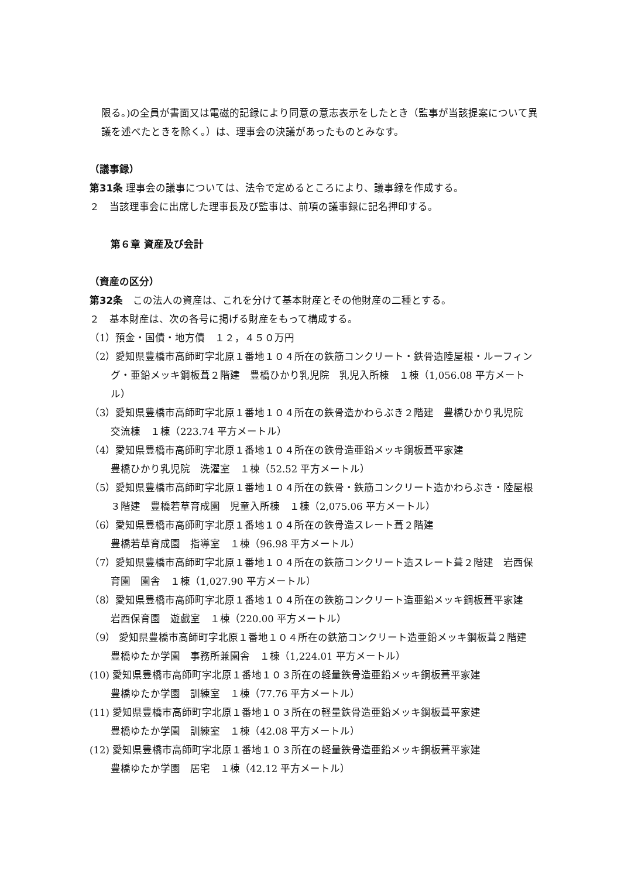限る。)の全員が書面又は電磁的記録により同意の意志表示をしたとき（監事が当該提案について異議を述べたときを除く。）は、理事会の決議があったものとみなす。
（議事録）
第31条 理事会の議事については、法令で定めるところにより、議事録を作成する。
２　当該理事会に出席した理事長及び監事は、前項の議事録に記名押印する。
第６章 資産及び会計
（資産の区分）
第32条　この法人の資産は、これを分けて基本財産とその他財産の二種とする。
２　基本財産は、次の各号に掲げる財産をもって構成する。
（1）預金・国債・地方債　１２，４５０万円
（2）愛知県豊橋市高師町字北原１番地１０４所在の鉄筋コンクリート・鉄骨造陸屋根・ルーフィング・亜鉛メッキ鋼板葺２階建　豊橋ひかり乳児院　乳児入所棟　１棟（1,056.08 平方メートル）
（3）愛知県豊橋市高師町字北原１番地１０４所在の鉄骨造かわらぶき２階建　豊橋ひかり乳児院　交流棟　１棟（223.74 平方メートル）
（4）愛知県豊橋市高師町字北原１番地１０４所在の鉄骨造亜鉛メッキ鋼板葺平家建
豊橋ひかり乳児院　洗濯室　１棟（52.52 平方メートル）
（5）愛知県豊橋市高師町字北原１番地１０４所在の鉄骨・鉄筋コンクリート造かわらぶき・陸屋根３階建　豊橋若草育成園　児童入所棟　１棟（2,075.06 平方メートル）
（6）愛知県豊橋市高師町字北原１番地１０４所在の鉄骨造スレート葺２階建
豊橋若草育成園　指導室　１棟（96.98 平方メートル）
（7）愛知県豊橋市高師町字北原１番地１０４所在の鉄筋コンクリート造スレート葺２階建　岩西保育園　園舎　１棟（1,027.90 平方メートル）
（8）愛知県豊橋市高師町字北原１番地１０４所在の鉄筋コンクリート造亜鉛メッキ鋼板葺平家建　岩西保育園　遊戯室　１棟（220.00 平方メートル）
（9） 愛知県豊橋市高師町字北原１番地１０４所在の鉄筋コンクリート造亜鉛メッキ鋼板葺２階建　豊橋ゆたか学園　事務所兼園舎　１棟（1,224.01 平方メートル）
(10) 愛知県豊橋市高師町字北原１番地１０３所在の軽量鉄骨造亜鉛メッキ鋼板葺平家建
豊橋ゆたか学園　訓練室　１棟（77.76 平方メートル）
(11) 愛知県豊橋市高師町字北原１番地１０３所在の軽量鉄骨造亜鉛メッキ鋼板葺平家建
豊橋ゆたか学園　訓練室　１棟（42.08 平方メートル）
(12) 愛知県豊橋市高師町字北原１番地１０３所在の軽量鉄骨造亜鉛メッキ鋼板葺平家建
豊橋ゆたか学園　居宅　１棟（42.12 平方メートル）